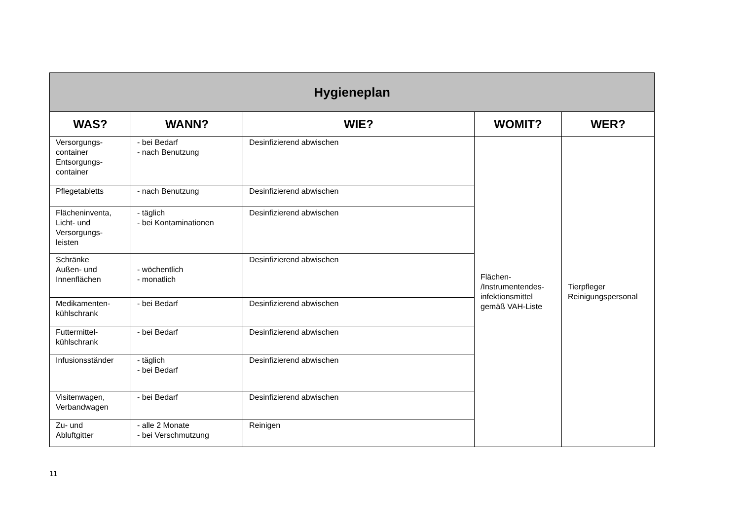| Hygieneplan | | | | |
| --- | --- | --- | --- | --- |
| WAS? | WANN? | WIE? | WOMIT? | WER? |
| Versorgungs- container Entsorgungs- container | - bei Bedarf - nach Benutzung | Desinfizierend abwischen | Flächen- /Instrumentendes- infektionsmittel gemäß VAH-Liste | Tierpfleger Reinigungspersonal |
| Pflegetabletts | - nach Benutzung | Desinfizierend abwischen | | |
| Flächeninventa, Licht- und Versorgungs- leisten | - täglich - bei Kontaminationen | Desinfizierend abwischen | | |
| Schränke Außen- und Innenflächen | - wöchentlich - monatlich | Desinfizierend abwischen | | |
| Medikamenten- kühlschrank | - bei Bedarf | Desinfizierend abwischen | | |
| Futtermittel- kühlschrank | - bei Bedarf | Desinfizierend abwischen | | |
| Infusionsständer | - täglich - bei Bedarf | Desinfizierend abwischen | | |
| Visitenwagen, Verbandwagen | - bei Bedarf | Desinfizierend abwischen | | |
| Zu- und Abluftgitter | - alle 2 Monate - bei Verschmutzung | Reinigen | | |
11